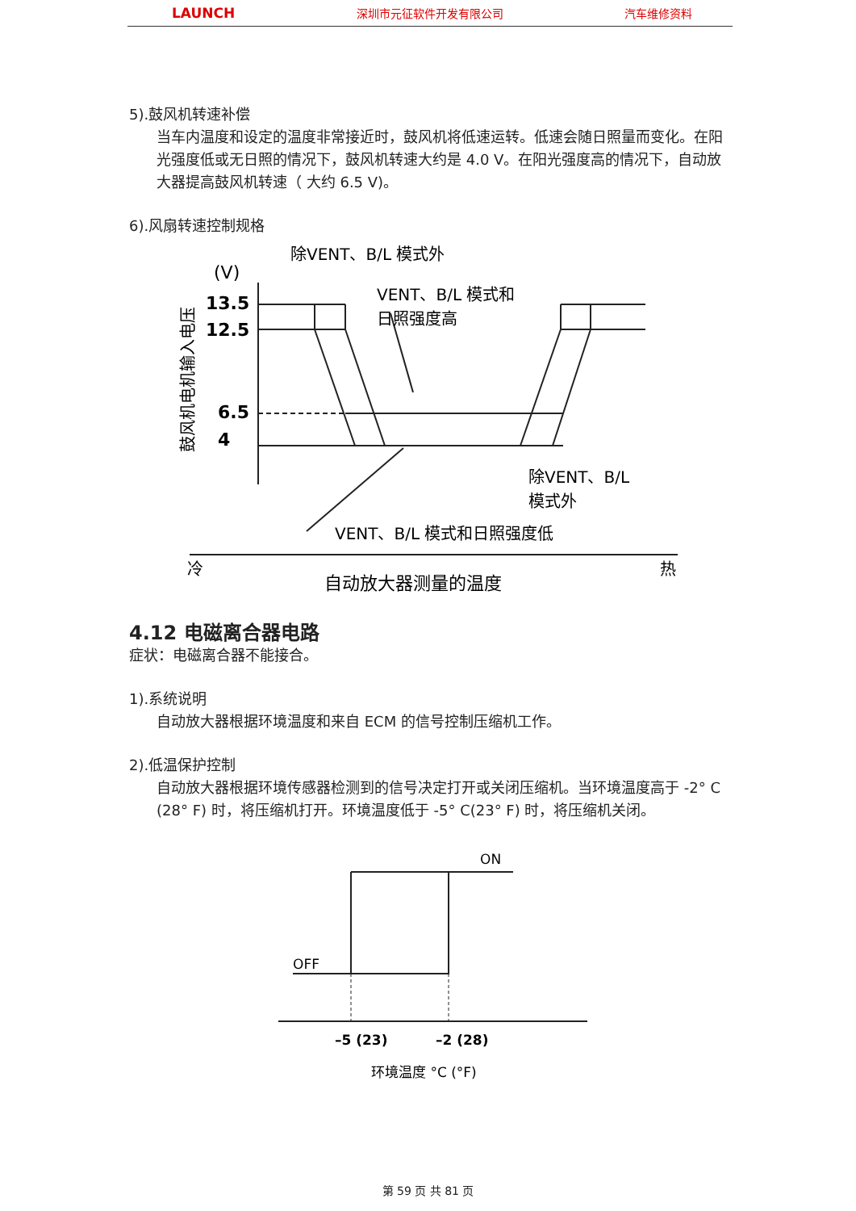LAUNCH 深圳市元征软件开发有限公司 汽车维修资料
5).鼓风机转速补偿
当车内温度和设定的温度非常接近时，鼓风机将低速运转。低速会随日照量而变化。在阳光强度低或无日照的情况下，鼓风机转速大约是 4.0 V。在阳光强度高的情况下，自动放大器提高鼓风机转速（ 大约 6.5 V)。
6).风扇转速控制规格
除VENT、B/L 模式外
(V)
13.5
12.5
6.5
4
VENT、B/L 模式和
日照强度高
除VENT、B/L
模式外
VENT、B/L 模式和日照强度低
冷
热
自动放大器测量的温度
鼓风机电机输入电压
4.12 电磁离合器电路
症状：电磁离合器不能接合。
1).系统说明
自动放大器根据环境温度和来自 ECM 的信号控制压缩机工作。
2).低温保护控制
自动放大器根据环境传感器检测到的信号决定打开或关闭压缩机。当环境温度高于 -2° C (28° F) 时，将压缩机打开。环境温度低于 -5° C(23° F) 时，将压缩机关闭。
ON
OFF
–5 (23)
–2 (28)
环境温度 °C (°F)
第 59 页 共 81 页